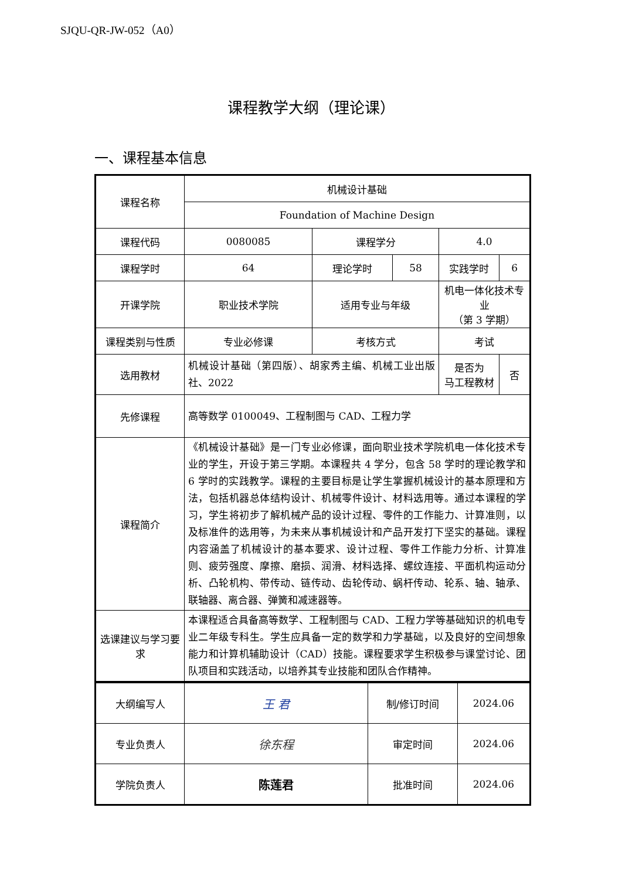SJQU-QR-JW-052（A0）
课程教学大纲（理论课）
一、课程基本信息
| 课程名称 | 机械设计基础 | | | | |
| | Foundation of Machine Design | | | | |
| 课程代码 | 0080085 | 课程学分 | | 4.0 | |
| 课程学时 | 64 | 理论学时 | 58 | 实践学时 | 6 |
| 开课学院 | 职业技术学院 | 适用专业与年级 | | 机电一体化技术专业 （第 3 学期） | |
| 课程类别与性质 | 专业必修课 | 考核方式 | | 考试 | |
| 选用教材 | 机械设计基础（第四版）、胡家秀主编、机械工业出版社、2022 | | | 是否为 马工程教材 | 否 |
| 先修课程 | 高等数学 0100049、工程制图与 CAD、工程力学 | | | | |
| 课程简介 | 《机械设计基础》是一门专业必修课，面向职业技术学院机电一体化技术专业的学生，开设于第三学期。本课程共 4 学分，包含 58 学时的理论教学和 6 学时的实践教学。课程的主要目标是让学生掌握机械设计的基本原理和方法，包括机器总体结构设计、机械零件设计、材料选用等。通过本课程的学习，学生将初步了解机械产品的设计过程、零件的工作能力、计算准则，以及标准件的选用等，为未来从事机械设计和产品开发打下坚实的基础。课程内容涵盖了机械设计的基本要求、设计过程、零件工作能力分析、计算准则、疲劳强度、摩擦、磨损、润滑、材料选择、螺纹连接、平面机构运动分析、凸轮机构、带传动、链传动、齿轮传动、蜗杆传动、轮系、轴、轴承、联轴器、离合器、弹簧和减速器等。 | | | | |
| 选课建议与学习要求 | 本课程适合具备高等数学、工程制图与 CAD、工程力学等基础知识的机电专业二年级专科生。学生应具备一定的数学和力学基础，以及良好的空间想象能力和计算机辅助设计（CAD）技能。课程要求学生积极参与课堂讨论、团队项目和实践活动，以培养其专业技能和团队合作精神。 | | | | |
| 大纲编写人 | 王 君 | 制/修订时间 | 2024.06 |
| 专业负责人 | 徐东程 | 审定时间 | 2024.06 |
| 学院负责人 | 陈莲君 | 批准时间 | 2024.06 |